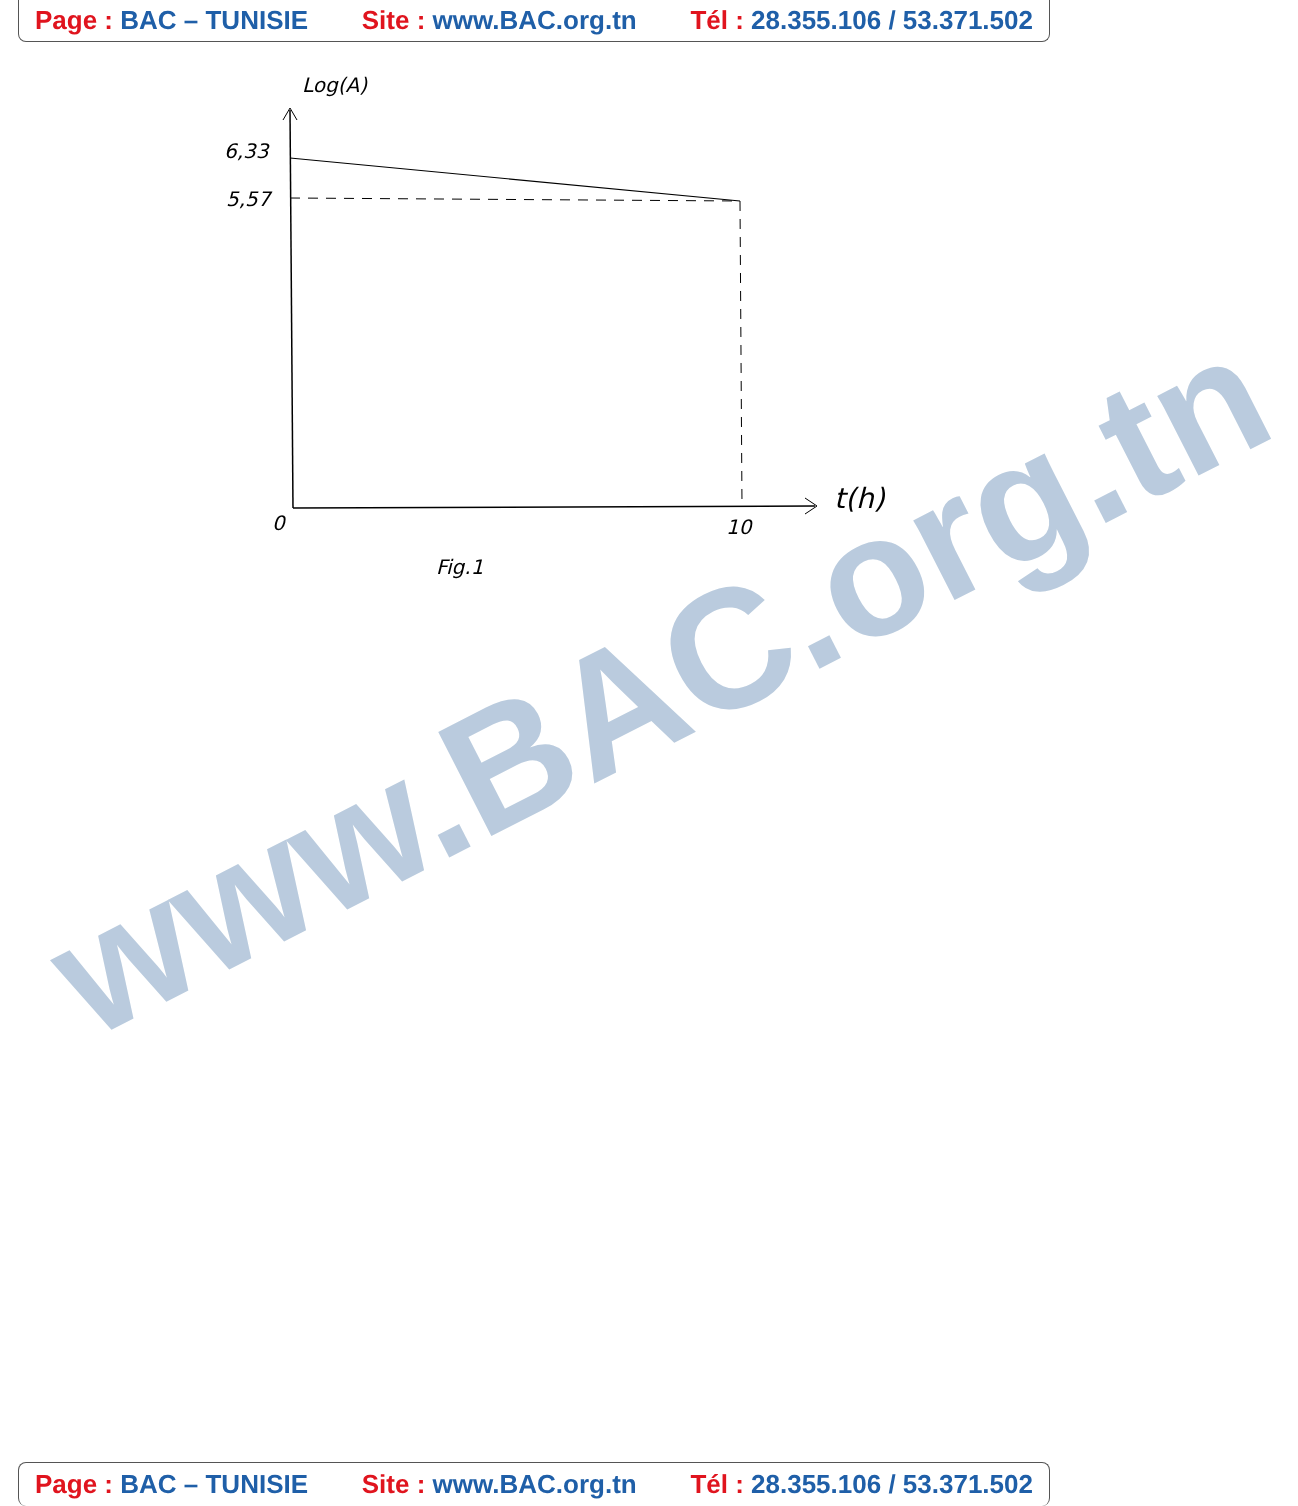Page : BAC – TUNISIE Site : www.BAC.org.tn Tél : 28.355.106 / 53.371.502
www.BAC.org.tn
Log(A)
6,33
5,57
0
10
t(h)
Fig.1
Page : BAC – TUNISIE Site : www.BAC.org.tn Tél : 28.355.106 / 53.371.502